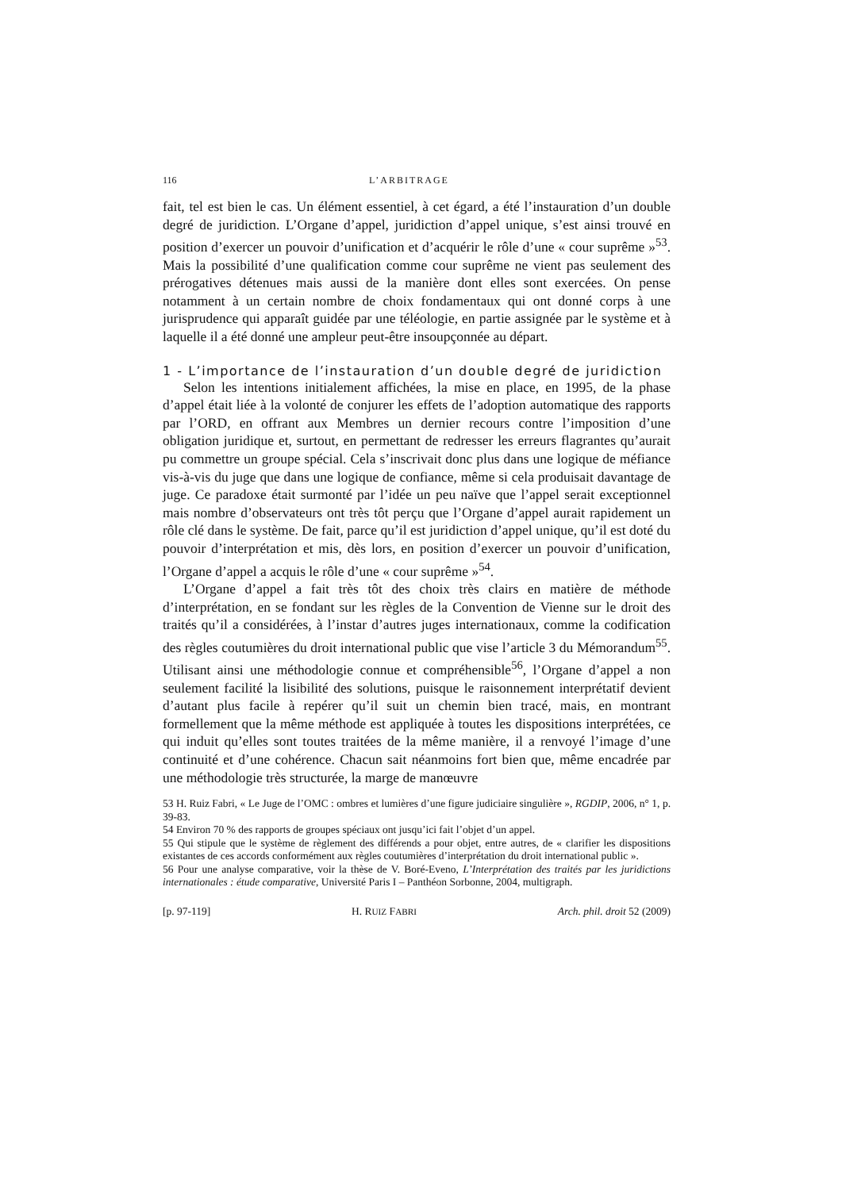116 L’ARBITRAGE
fait, tel est bien le cas. Un élément essentiel, à cet égard, a été l’instauration d’un double degré de juridiction. L’Organe d’appel, juridiction d’appel unique, s’est ainsi trouvé en position d’exercer un pouvoir d’unification et d’acquérir le rôle d’une « cour suprême »<sup>53</sup>. Mais la possibilité d’une qualification comme cour suprême ne vient pas seulement des prérogatives détenues mais aussi de la manière dont elles sont exercées. On pense notamment à un certain nombre de choix fondamentaux qui ont donné corps à une jurisprudence qui apparaît guidée par une téléologie, en partie assignée par le système et à laquelle il a été donné une ampleur peut-être insoupçonnée au départ.
1 - L’importance de l’instauration d’un double degré de juridiction
Selon les intentions initialement affichées, la mise en place, en 1995, de la phase d’appel était liée à la volonté de conjurer les effets de l’adoption automatique des rapports par l’ORD, en offrant aux Membres un dernier recours contre l’imposition d’une obligation juridique et, surtout, en permettant de redresser les erreurs flagrantes qu’aurait pu commettre un groupe spécial. Cela s’inscrivait donc plus dans une logique de méfiance vis-à-vis du juge que dans une logique de confiance, même si cela produisait davantage de juge. Ce paradoxe était surmonté par l’idée un peu naïve que l’appel serait exceptionnel mais nombre d’observateurs ont très tôt perçu que l’Organe d’appel aurait rapidement un rôle clé dans le système. De fait, parce qu’il est juridiction d’appel unique, qu’il est doté du pouvoir d’interprétation et mis, dès lors, en position d’exercer un pouvoir d’unification, l’Organe d’appel a acquis le rôle d’une « cour suprême »<sup>54</sup>.
L’Organe d’appel a fait très tôt des choix très clairs en matière de méthode d’interprétation, en se fondant sur les règles de la Convention de Vienne sur le droit des traités qu’il a considérées, à l’instar d’autres juges internationaux, comme la codification des règles coutumières du droit international public que vise l’article 3 du Mémorandum<sup>55</sup>. Utilisant ainsi une méthodologie connue et compréhensible<sup>56</sup>, l’Organe d’appel a non seulement facilité la lisibilité des solutions, puisque le raisonnement interprétatif devient d’autant plus facile à repérer qu’il suit un chemin bien tracé, mais, en montrant formellement que la même méthode est appliquée à toutes les dispositions interprétées, ce qui induit qu’elles sont toutes traitées de la même manière, il a renvoyé l’image d’une continuité et d’une cohérence. Chacun sait néanmoins fort bien que, même encadrée par une méthodologie très structurée, la marge de manœuvre
53 H. Ruiz Fabri, « Le Juge de l’OMC : ombres et lumières d’une figure judiciaire singulière », RGDIP, 2006, n° 1, p. 39-83.
54 Environ 70 % des rapports de groupes spéciaux ont jusqu’ici fait l’objet d’un appel.
55 Qui stipule que le système de règlement des différends a pour objet, entre autres, de « clarifier les dispositions existantes de ces accords conformément aux règles coutumières d’interprétation du droit international public ».
56 Pour une analyse comparative, voir la thèse de V. Boré-Eveno, L’Interprétation des traités par les juridictions internationales : étude comparative, Université Paris I – Panthéon Sorbonne, 2004, multigraph.
[p. 97-119] H. RUIZ FABRI Arch. phil. droit 52 (2009)